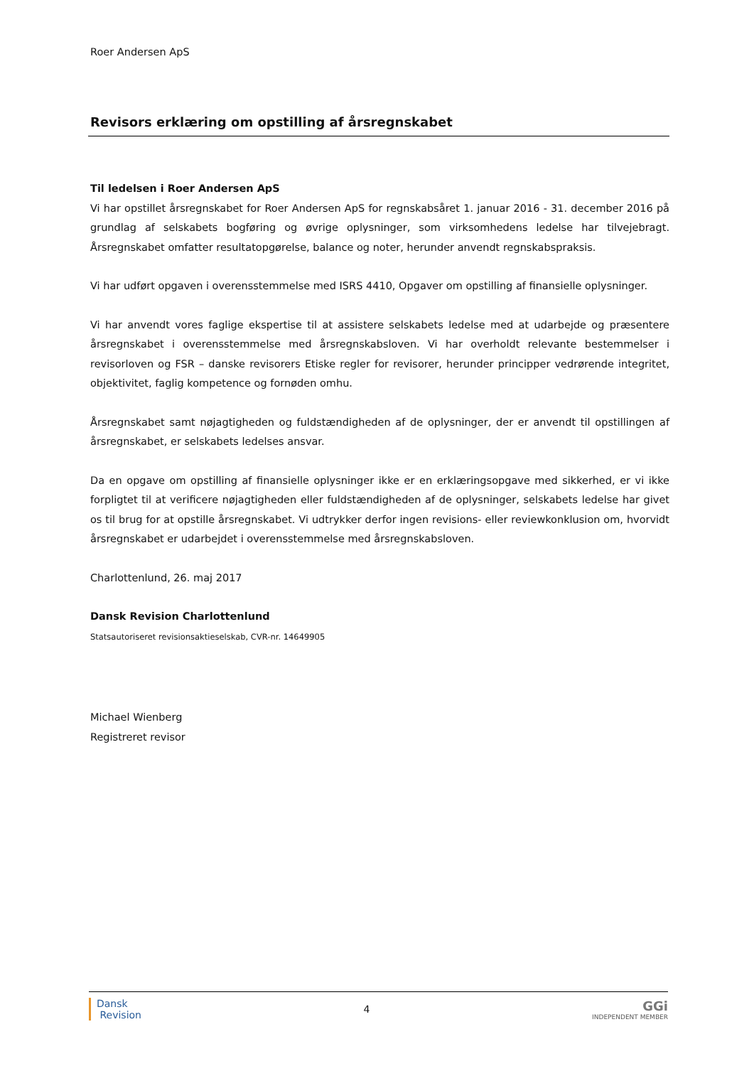Roer Andersen ApS
Revisors erklæring om opstilling af årsregnskabet
Til ledelsen i Roer Andersen ApS
Vi har opstillet årsregnskabet for Roer Andersen ApS for regnskabsåret 1. januar 2016 - 31. december 2016 på grundlag af selskabets bogføring og øvrige oplysninger, som virksomhedens ledelse har tilvejebragt. Årsregnskabet omfatter resultatopgørelse, balance og noter, herunder anvendt regnskabspraksis.
Vi har udført opgaven i overensstemmelse med ISRS 4410, Opgaver om opstilling af finansielle oplysninger.
Vi har anvendt vores faglige ekspertise til at assistere selskabets ledelse med at udarbejde og præsentere årsregnskabet i overensstemmelse med årsregnskabsloven. Vi har overholdt relevante bestemmelser i revisorloven og FSR – danske revisorers Etiske regler for revisorer, herunder principper vedrørende integritet, objektivitet, faglig kompetence og fornøden omhu.
Årsregnskabet samt nøjagtigheden og fuldstændigheden af de oplysninger, der er anvendt til opstillingen af årsregnskabet, er selskabets ledelses ansvar.
Da en opgave om opstilling af finansielle oplysninger ikke er en erklæringsopgave med sikkerhed, er vi ikke forpligtet til at verificere nøjagtigheden eller fuldstændigheden af de oplysninger, selskabets ledelse har givet os til brug for at opstille årsregnskabet. Vi udtrykker derfor ingen revisions- eller reviewkonklusion om, hvorvidt årsregnskabet er udarbejdet i overensstemmelse med årsregnskabsloven.
Charlottenlund, 26. maj 2017
Dansk Revision Charlottenlund
Statsautoriseret revisionsaktieselskab, CVR-nr. 14649905
Michael Wienberg
Registreret revisor
Dansk
Revision
4
GGi
INDEPENDENT MEMBER